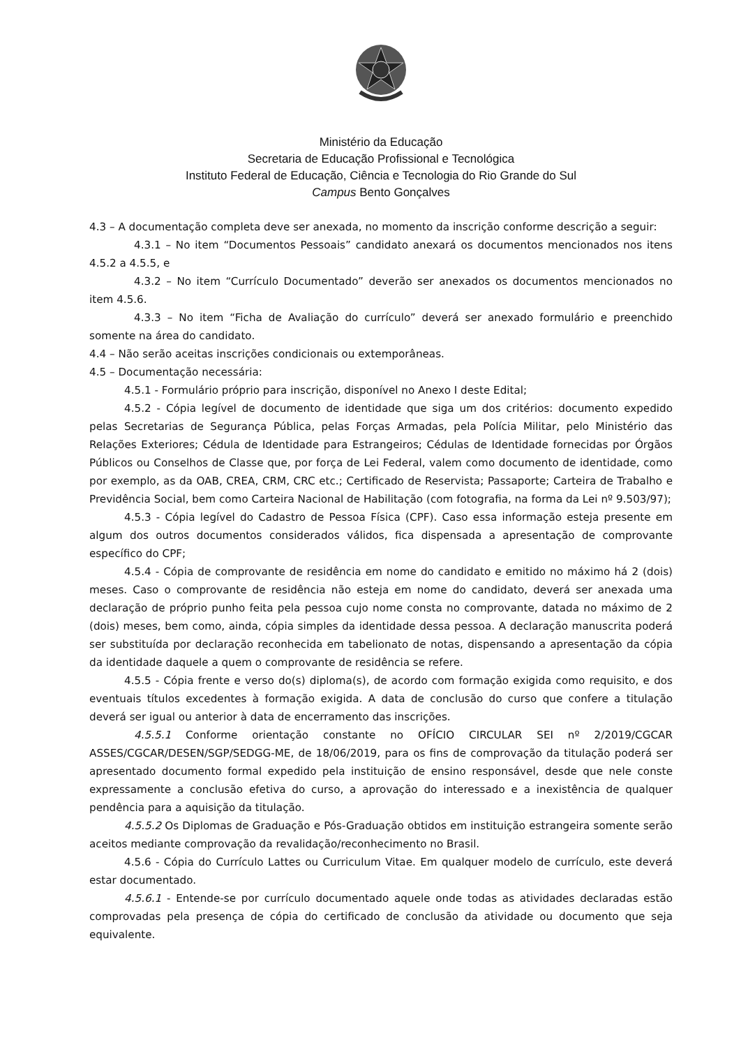Ministério da Educação
Secretaria de Educação Profissional e Tecnológica
Instituto Federal de Educação, Ciência e Tecnologia do Rio Grande do Sul
Campus Bento Gonçalves
4.3 – A documentação completa deve ser anexada, no momento da inscrição conforme descrição a seguir:
4.3.1 – No item “Documentos Pessoais” candidato anexará os documentos mencionados nos itens 4.5.2 a 4.5.5, e
4.3.2 – No item “Currículo Documentado” deverão ser anexados os documentos mencionados no item 4.5.6.
4.3.3 – No item “Ficha de Avaliação do currículo” deverá ser anexado formulário e preenchido somente na área do candidato.
4.4 – Não serão aceitas inscrições condicionais ou extemporâneas.
4.5 – Documentação necessária:
4.5.1 - Formulário próprio para inscrição, disponível no Anexo I deste Edital;
4.5.2 - Cópia legível de documento de identidade que siga um dos critérios: documento expedido pelas Secretarias de Segurança Pública, pelas Forças Armadas, pela Polícia Militar, pelo Ministério das Relações Exteriores; Cédula de Identidade para Estrangeiros; Cédulas de Identidade fornecidas por Órgãos Públicos ou Conselhos de Classe que, por força de Lei Federal, valem como documento de identidade, como por exemplo, as da OAB, CREA, CRM, CRC etc.; Certificado de Reservista; Passaporte; Carteira de Trabalho e Previdência Social, bem como Carteira Nacional de Habilitação (com fotografia, na forma da Lei nº 9.503/97);
4.5.3 - Cópia legível do Cadastro de Pessoa Física (CPF). Caso essa informação esteja presente em algum dos outros documentos considerados válidos, fica dispensada a apresentação de comprovante específico do CPF;
4.5.4 - Cópia de comprovante de residência em nome do candidato e emitido no máximo há 2 (dois) meses. Caso o comprovante de residência não esteja em nome do candidato, deverá ser anexada uma declaração de próprio punho feita pela pessoa cujo nome consta no comprovante, datada no máximo de 2 (dois) meses, bem como, ainda, cópia simples da identidade dessa pessoa. A declaração manuscrita poderá ser substituída por declaração reconhecida em tabelionato de notas, dispensando a apresentação da cópia da identidade daquele a quem o comprovante de residência se refere.
4.5.5 - Cópia frente e verso do(s) diploma(s), de acordo com formação exigida como requisito, e dos eventuais títulos excedentes à formação exigida. A data de conclusão do curso que confere a titulação deverá ser igual ou anterior à data de encerramento das inscrições.
4.5.5.1 Conforme orientação constante no OFÍCIO CIRCULAR SEI nº 2/2019/CGCAR ASSES/CGCAR/DESEN/SGP/SEDGG-ME, de 18/06/2019, para os fins de comprovação da titulação poderá ser apresentado documento formal expedido pela instituição de ensino responsável, desde que nele conste expressamente a conclusão efetiva do curso, a aprovação do interessado e a inexistência de qualquer pendência para a aquisição da titulação.
4.5.5.2 Os Diplomas de Graduação e Pós-Graduação obtidos em instituição estrangeira somente serão aceitos mediante comprovação da revalidação/reconhecimento no Brasil.
4.5.6 - Cópia do Currículo Lattes ou Curriculum Vitae. Em qualquer modelo de currículo, este deverá estar documentado.
4.5.6.1 - Entende-se por currículo documentado aquele onde todas as atividades declaradas estão comprovadas pela presença de cópia do certificado de conclusão da atividade ou documento que seja equivalente.